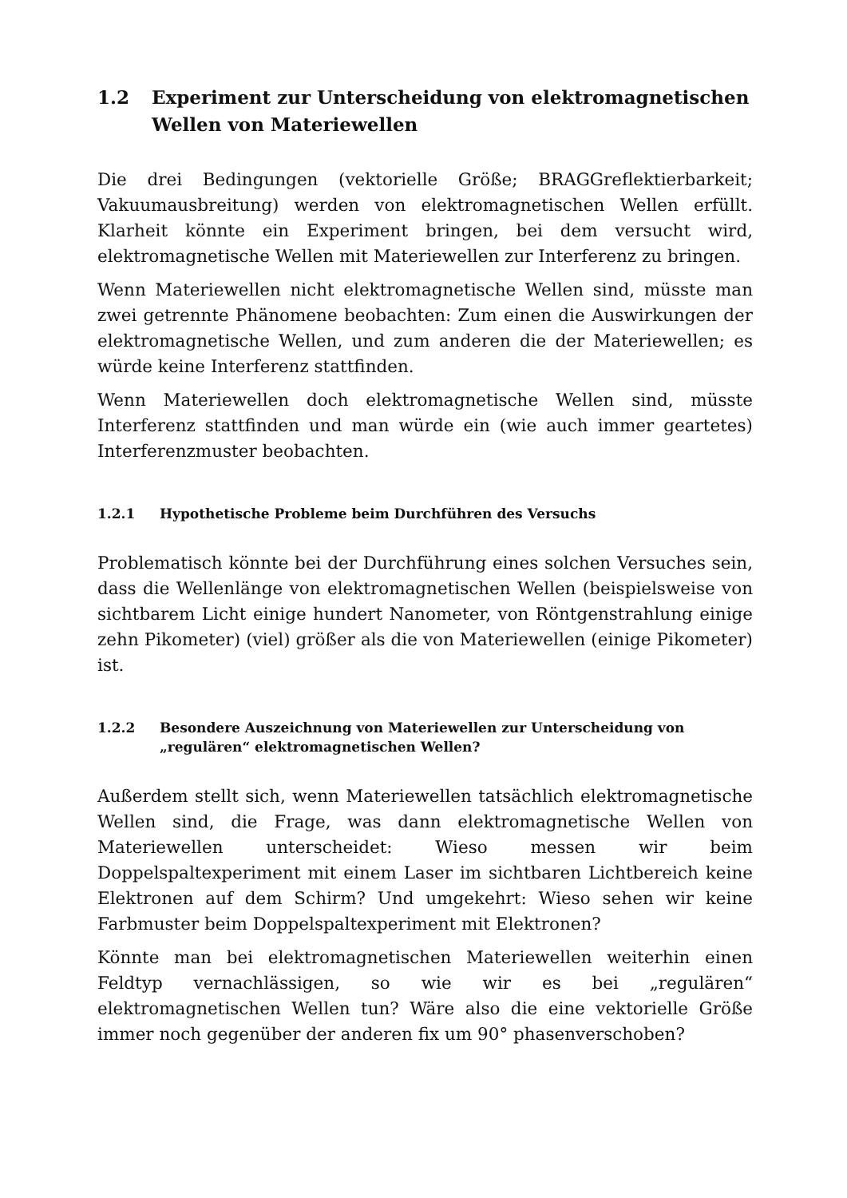1.2 Experiment zur Unterscheidung von elektromagnetischen Wellen von Materiewellen
Die drei Bedingungen (vektorielle Größe; BRAGGreflektierbarkeit; Vakuumausbreitung) werden von elektromagnetischen Wellen erfüllt. Klarheit könnte ein Experiment bringen, bei dem versucht wird, elektromagnetische Wellen mit Materiewellen zur Interferenz zu bringen.
Wenn Materiewellen nicht elektromagnetische Wellen sind, müsste man zwei getrennte Phänomene beobachten: Zum einen die Auswirkungen der elektromagnetische Wellen, und zum anderen die der Materiewellen; es würde keine Interferenz stattfinden.
Wenn Materiewellen doch elektromagnetische Wellen sind, müsste Interferenz stattfinden und man würde ein (wie auch immer geartetes) Interferenzmuster beobachten.
1.2.1 Hypothetische Probleme beim Durchführen des Versuchs
Problematisch könnte bei der Durchführung eines solchen Versuches sein, dass die Wellenlänge von elektromagnetischen Wellen (beispielsweise von sichtbarem Licht einige hundert Nanometer, von Röntgenstrahlung einige zehn Pikometer) (viel) größer als die von Materiewellen (einige Pikometer) ist.
1.2.2 Besondere Auszeichnung von Materiewellen zur Unterscheidung von „regulären“ elektromagnetischen Wellen?
Außerdem stellt sich, wenn Materiewellen tatsächlich elektromagnetische Wellen sind, die Frage, was dann elektromagnetische Wellen von Materiewellen unterscheidet: Wieso messen wir beim Doppelspaltexperiment mit einem Laser im sichtbaren Lichtbereich keine Elektronen auf dem Schirm? Und umgekehrt: Wieso sehen wir keine Farbmuster beim Doppelspaltexperiment mit Elektronen?
Könnte man bei elektromagnetischen Materiewellen weiterhin einen Feldtyp vernachlässigen, so wie wir es bei „regulären“ elektromagnetischen Wellen tun? Wäre also die eine vektorielle Größe immer noch gegenüber der anderen fix um 90° phasenverschoben?